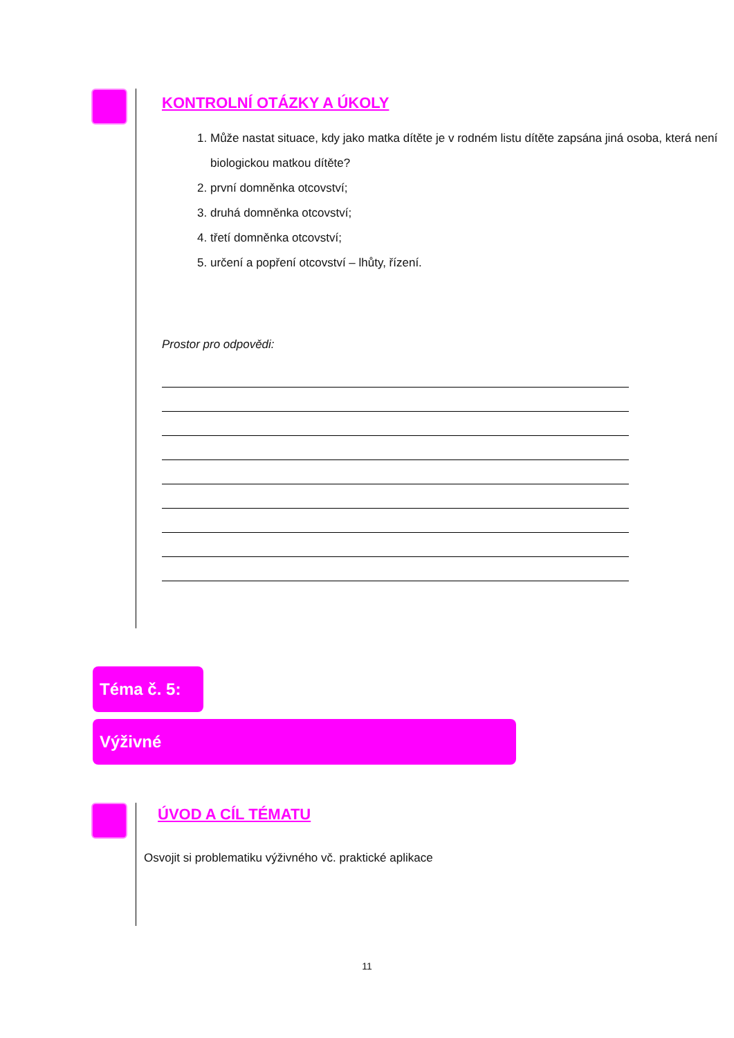KONTROLNÍ OTÁZKY A ÚKOLY
1. Může nastat situace, kdy jako matka dítěte je v rodném listu dítěte zapsána jiná osoba, která není biologickou matkou dítěte?
2. první domněnka otcovství;
3. druhá domněnka otcovství;
4. třetí domněnka otcovství;
5. určení a popření otcovství – lhůty, řízení.
Prostor pro odpovědi:
Téma č. 5:
Výživné
ÚVOD A CÍL TÉMATU
Osvojit si problematiku výživného vč. praktické aplikace
11